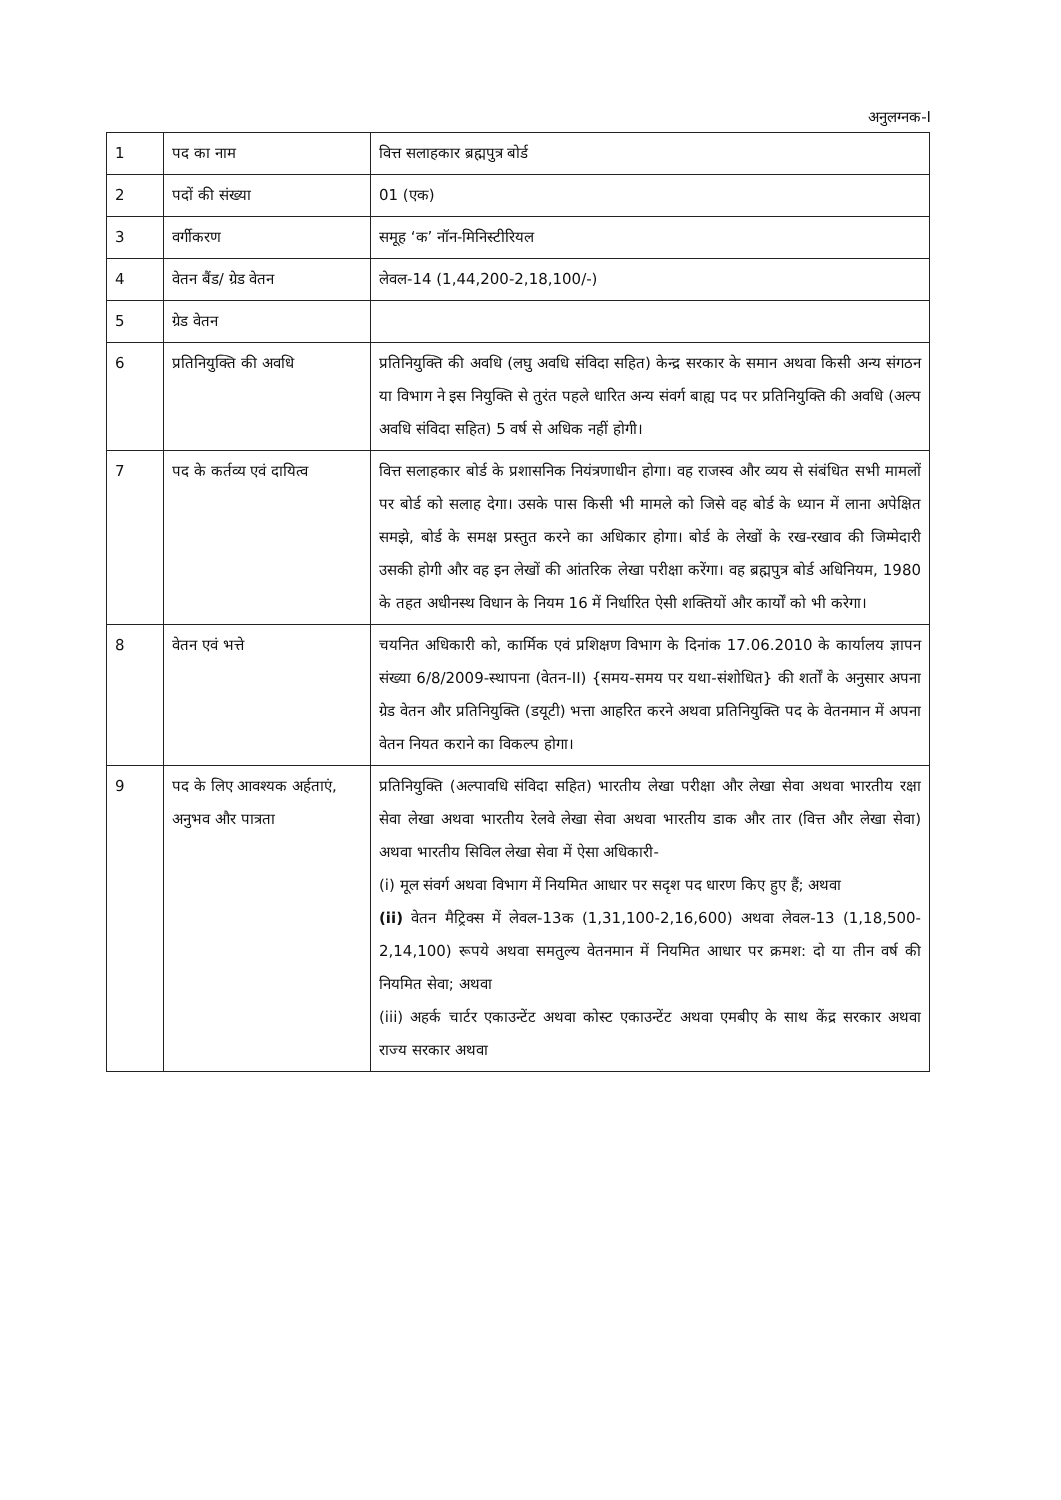अनुलग्नक-I
| 1 | पद का नाम | वित्त सलाहकार ब्रह्मपुत्र बोर्ड |
| 2 | पदों की संख्या | 01 (एक) |
| 3 | वर्गीकरण | समूह ‘क’ नॉन-मिनिस्टीरियल |
| 4 | वेतन बैंड/ ग्रेड वेतन | लेवल-14 (1,44,200-2,18,100/-) |
| 5 | ग्रेड वेतन | |
| 6 | प्रतिनियुक्ति की अवधि | प्रतिनियुक्ति की अवधि (लघु अवधि संविदा सहित) केन्द्र सरकार के समान अथवा किसी अन्य संगठन या विभाग ने इस नियुक्ति से तुरंत पहले धारित अन्य संवर्ग बाह्य पद पर प्रतिनियुक्ति की अवधि (अल्प अवधि संविदा सहित) 5 वर्ष से अधिक नहीं होगी। |
| 7 | पद के कर्तव्य एवं दायित्व | वित्त सलाहकार बोर्ड के प्रशासनिक नियंत्रणाधीन होगा। वह राजस्व और व्यय से संबंधित सभी मामलों पर बोर्ड को सलाह देगा। उसके पास किसी भी मामले को जिसे वह बोर्ड के ध्यान में लाना अपेक्षित समझे, बोर्ड के समक्ष प्रस्तुत करने का अधिकार होगा। बोर्ड के लेखों के रख-रखाव की जिम्मेदारी उसकी होगी और वह इन लेखों की आंतरिक लेखा परीक्षा करेंगा। वह ब्रह्मपुत्र बोर्ड अधिनियम, 1980 के तहत अधीनस्थ विधान के नियम 16 में निर्धारित ऐसी शक्तियों और कार्यों को भी करेगा। |
| 8 | वेतन एवं भत्ते | चयनित अधिकारी को, कार्मिक एवं प्रशिक्षण विभाग के दिनांक 17.06.2010 के कार्यालय ज्ञापन संख्या 6/8/2009-स्थापना (वेतन-II) {समय-समय पर यथा-संशोधित} की शर्तों के अनुसार अपना ग्रेड वेतन और प्रतिनियुक्ति (डयूटी) भत्ता आहरित करने अथवा प्रतिनियुक्ति पद के वेतनमान में अपना वेतन नियत कराने का विकल्प होगा। |
| 9 | पद के लिए आवश्यक अर्हताएं, अनुभव और पात्रता | प्रतिनियुक्ति (अल्पावधि संविदा सहित) भारतीय लेखा परीक्षा और लेखा सेवा अथवा भारतीय रक्षा सेवा लेखा अथवा भारतीय रेलवे लेखा सेवा अथवा भारतीय डाक और तार (वित्त और लेखा सेवा) अथवा भारतीय सिविल लेखा सेवा में ऐसा अधिकारी- (i) मूल संवर्ग अथवा विभाग में नियमित आधार पर सदृश पद धारण किए हुए हैं; अथवा (ii) वेतन मैट्रिक्स में लेवल-13क (1,31,100-2,16,600) अथवा लेवल-13 (1,18,500-2,14,100) रूपये अथवा समतुल्य वेतनमान में नियमित आधार पर क्रमश: दो या तीन वर्ष की नियमित सेवा; अथवा (iii) अहर्क चार्टर एकाउन्टेंट अथवा कोस्ट एकाउन्टेंट अथवा एमबीए के साथ केंद्र सरकार अथवा राज्य सरकार अथवा |